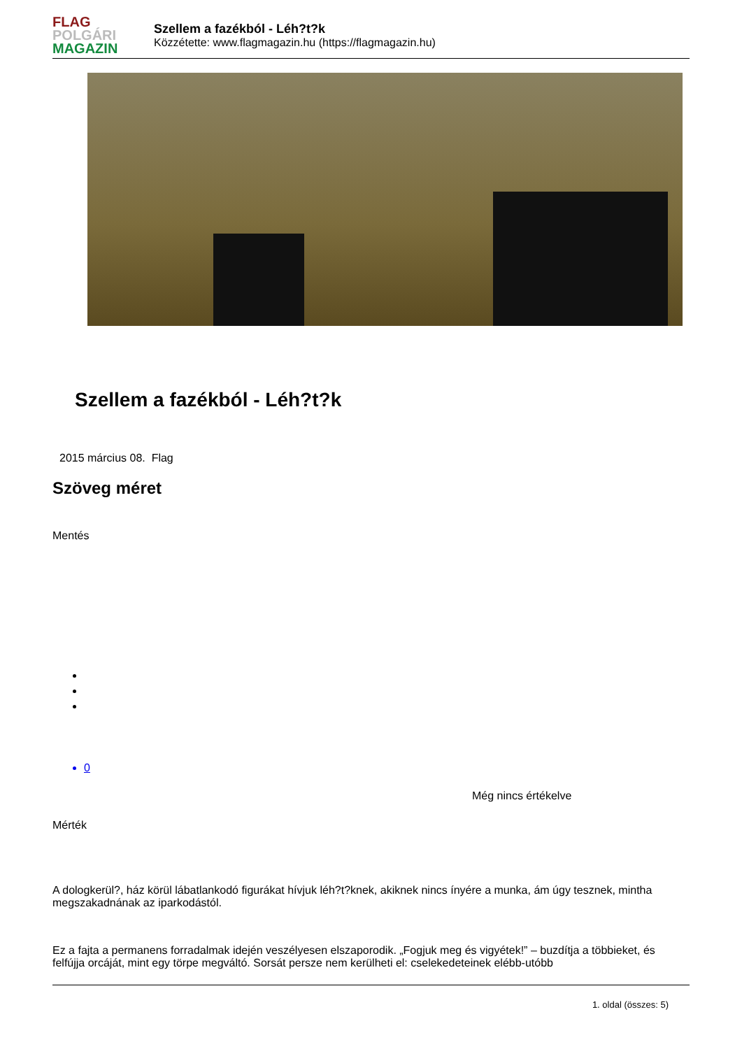FLAG
POLGÁRI
MAGAZIN
Szellem a fazékból - Léh?t?k
Közzétette: www.flagmagazin.hu (https://flagmagazin.hu)
Szellem a fazékból - Léh?t?k
2015 március 08. Flag
Szöveg méret
Mentés
0
Még nincs értékelve
Mérték
A dologkerül?, ház körül lábatlankodó figurákat hívjuk léh?t?knek, akiknek nincs ínyére a munka, ám úgy tesznek, mintha megszakadnának az iparkodástól.
Ez a fajta a permanens forradalmak idején veszélyesen elszaporodik. „Fogjuk meg és vigyétek!” – buzdítja a többieket, és felfújja orcáját, mint egy törpe megváltó. Sorsát persze nem kerülheti el: cselekedeteinek elébb-utóbb
1. oldal (összes: 5)